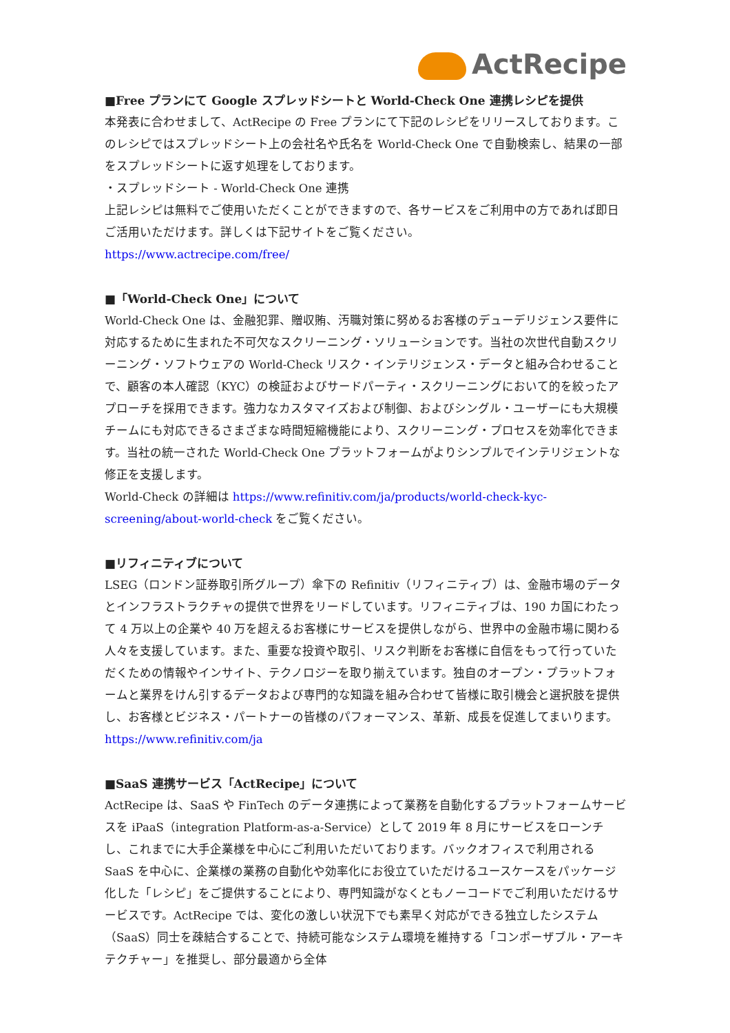ActRecipe
■Free プランにて Google スプレッドシートと World-Check One 連携レシピを提供
本発表に合わせまして、ActRecipe の Free プランにて下記のレシピをリリースしております。このレシピではスプレッドシート上の会社名や氏名を World-Check One で自動検索し、結果の一部をスプレッドシートに返す処理をしております。
・スプレッドシート - World-Check One 連携
上記レシピは無料でご使用いただくことができますので、各サービスをご利用中の方であれば即日ご活用いただけます。詳しくは下記サイトをご覧ください。
https://www.actrecipe.com/free/
■「World-Check One」について
World-Check One は、金融犯罪、贈収賄、汚職対策に努めるお客様のデューデリジェンス要件に対応するために生まれた不可欠なスクリーニング・ソリューションです。当社の次世代自動スクリーニング・ソフトウェアの World-Check リスク・インテリジェンス・データと組み合わせることで、顧客の本人確認（KYC）の検証およびサードパーティ・スクリーニングにおいて的を絞ったアプローチを採用できます。強力なカスタマイズおよび制御、およびシングル・ユーザーにも大規模チームにも対応できるさまざまな時間短縮機能により、スクリーニング・プロセスを効率化できます。当社の統一された World-Check One プラットフォームがよりシンプルでインテリジェントな修正を支援します。
World-Check の詳細は https://www.refinitiv.com/ja/products/world-check-kyc-screening/about-world-check をご覧ください。
■リフィニティブについて
LSEG（ロンドン証券取引所グループ）傘下の Refinitiv（リフィニティブ）は、金融市場のデータとインフラストラクチャの提供で世界をリードしています。リフィニティブは、190 カ国にわたって 4 万以上の企業や 40 万を超えるお客様にサービスを提供しながら、世界中の金融市場に関わる人々を支援しています。また、重要な投資や取引、リスク判断をお客様に自信をもって行っていただくための情報やインサイト、テクノロジーを取り揃えています。独自のオープン・プラットフォームと業界をけん引するデータおよび専門的な知識を組み合わせて皆様に取引機会と選択肢を提供し、お客様とビジネス・パートナーの皆様のパフォーマンス、革新、成長を促進してまいります。https://www.refinitiv.com/ja
■SaaS 連携サービス「ActRecipe」について
ActRecipe は、SaaS や FinTech のデータ連携によって業務を自動化するプラットフォームサービスを iPaaS（integration Platform-as-a-Service）として 2019 年 8 月にサービスをローンチし、これまでに大手企業様を中心にご利用いただいております。バックオフィスで利用される SaaS を中心に、企業様の業務の自動化や効率化にお役立ていただけるユースケースをパッケージ化した「レシピ」をご提供することにより、専門知識がなくともノーコードでご利用いただけるサービスです。ActRecipe では、変化の激しい状況下でも素早く対応ができる独立したシステム（SaaS）同士を疎結合することで、持続可能なシステム環境を維持する「コンポーザブル・アーキテクチャー」を推奨し、部分最適から全体